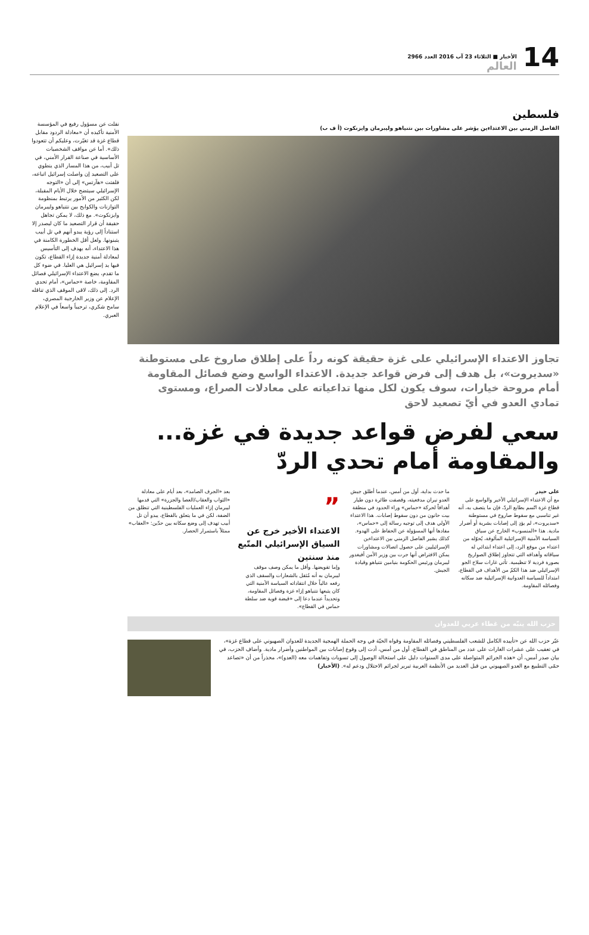14
الأخبار ■ الثلاثاء 23 آب 2016 العدد 2966
العالم
فلسطين
الفاصل الزمني بين الاعتداءين يؤشر على مشاورات بين نتنياهو وليبرمان وايزنكوت (أ ف ب)
تجاوز الاعتداء الإسرائيلي على غزة حقيقة كونه رداً على إطلاق صاروخ على مستوطنة «سديروت»، بل هدف إلى فرض قواعد جديدة. الاعتداء الواسع وضع فصائل المقاومة أمام مروحة خيارات، سوف يكون لكل منها تداعياته على معادلات الصراع، ومستوى تمادي العدو في أيّ تصعيد لاحق
سعي لفرض قواعد جديدة في غزة... والمقاومة أمام تحدي الردّ
علي حيدر
مع أن الاعتداء الإسرائيلي الأخير والواسع على قطاع غزة اتّسم بطابع الردّ، فإن ما يتصف به، أنه غير تناسبي مع سقوط صاروخ في مستوطنة «سديروت»، لم يؤدِ إلى إصابات بشرية أو أضرار مادية. هذا «المنسوب» الخارج عن سياق السياسة الأمنية الإسرائيلية المألوفة، يُحوّله من اعتداء من موقع الرد، إلى اعتداء ابتدائي له سياقاته وأهدافه التي تتجاوز إطلاق الصواريخ بصورة فردية لا تنظيمية. تأتي غارات سلاح الجو الإسرائيلي ضد هذا الكمّ من الأهداف في القطاع، امتداداً للسياسة العدوانية الإسرائيلية ضد سكانه وفصائله المقاومة.
ما حدث بداية، أول من أمس، عندما أطلق جيش العدو نيران مدفعيته، وقصفت طائرة دون طيار أهدافاً لحركة «حماس» وراء الحدود في منطقة بيت حانون من دون سقوط إصابات. هذا الاعتداء الأولي هدف إلى توجيه رسالة إلى «حماس»، مفادها أنها المسؤولة عن الحفاظ على الهدوء. كذلك يشير الفاصل الزمني بين الاعتداءين الإسرائيليين على حصول اتصالات ومشاورات يمكن الافتراض أنها جرت بين وزير الأمن أفيغدور ليبرمان ورئيس الحكومة بنيامين نتنياهو وقيادة الجيش.
”
الاعتداء الأخير خرج عن السياق الإسرائيلي المتّبع منذ سنتين
وإما تقويضها. وأقل ما يمكن وصف موقف ليبرمان به أنه مُثقل بالشعارات والسقف الذي رفعه عالياً خلال انتقاداته السياسة الأمنية التي كان يتبعها نتنياهو إزاء غزة وفصائل المقاومة، وتحديداً عندما دعا إلى «قبضة قوية ضد سلطة حماس في القطاع».
بعد «الجرف الصامد»، بعد أيام على معادلة «الثواب والعقاب/العصا والجزرة» التي قدمها ليبرمان إزاء العمليات الفلسطينية التي تنطلق من الضفة، لكن في ما يتعلق بالقطاع، يبدو أن تل أبيب تهدف إلى وضع سكانه بين حدّين: «العقاب» ممثلاً باستمرار الحصار.
حزب الله ينبّه من غطاء عربي للعدوان
عبّر حزب الله عن «تأييده الكامل للشعب الفلسطيني وفصائله المقاومة وقواه الحيّة في وجه الحملة الهمجية الجديدة للعدوان الصهيوني على قطاع غزة»، في تعقيب على عشرات الغارات على عدد من المناطق في القطاع، أول من أمس، أدت إلى وقوع إصابات بين المواطنين وأضرار مادية. وأضاف الحزب، في بيان صدر أمس، أن «هذه الجرائم المتواصلة على مدى السنوات دليل على استحالة الوصول إلى تسويات وتفاهمات معه (العدو)»، محذراً من أن «تصاعد حمّى التطبيع مع العدو الصهيوني من قبل العديد من الأنظمة العربية تبرير لجرائم الاحتلال ودعم له». (الأخبار)
نقلت عن مسؤول رفيع في المؤسسة الأمنية تأكيده أن «معادلة الردود مقابل قطاع غزة قد تغيّرت، وعليكم أن تتعودوا ذلك». أما عن مواقف الشخصيات الأساسية في صناعة القرار الأمني، في تل أبيب، من هذا المسار الذي ينطوي على التصعيد إن واصلت إسرائيل اتباعه، فلفتت «هآرتس» إلى أن «التوجه الإسرائيلي سيتضح خلال الأيام المقبلة، لكن الكثير من الأمور يرتبط بمنظومة التوازنات والكوابح بين نتنياهو وليبرمان وايزنكوت». مع ذلك، لا يمكن تجاهل حقيقة أن قرار التصعيد ما كان ليصدر إلا استناداً إلى رؤية يبدو أنهم في تل أبيب يتبنونها. ولعل أقل الخطورة الكامنة في هذا الاعتداء، أنه يهدف إلى التأسيس لمعادلة أمنية جديدة إزاء القطاع، تكون فيها يد إسرائيل هي العليا. في ضوء كل ما تقدم، يضع الاعتداء الإسرائيلي فصائل المقاومة، خاصة «حماس»، أمام تحدي الرد. إلى ذلك، لاقى الموقف الذي تناقله الإعلام عن وزير الخارجية المصري، سامح شكري، ترحيباً واسعاً في الإعلام العبري.